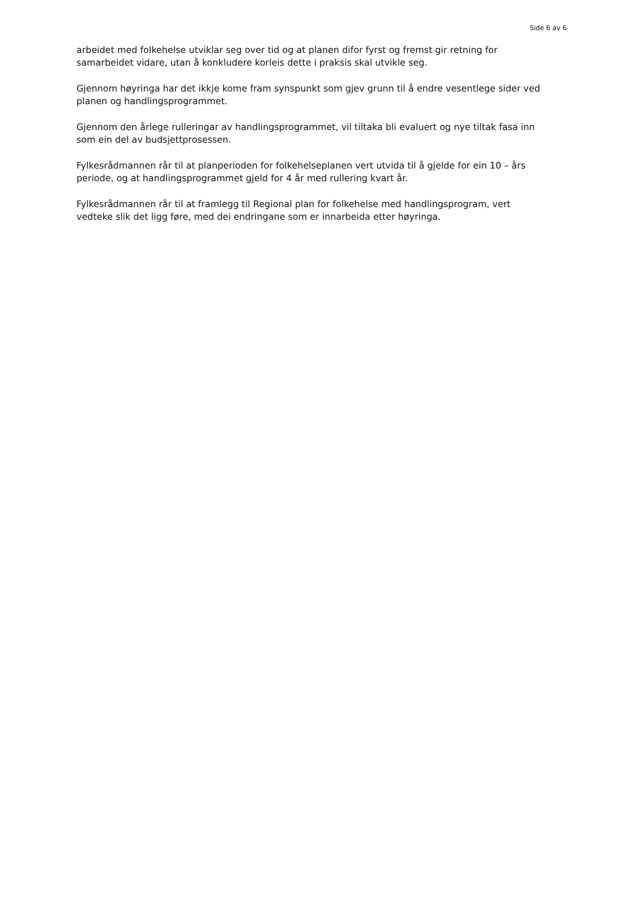Side 6 av 6
arbeidet med folkehelse utviklar seg over tid og at planen difor fyrst og fremst gir retning for samarbeidet vidare, utan å konkludere korleis dette i praksis skal utvikle seg.
Gjennom høyringa har det ikkje kome fram synspunkt som gjev grunn til å endre vesentlege sider ved planen og handlingsprogrammet.
Gjennom den årlege rulleringar av handlingsprogrammet, vil tiltaka bli evaluert og nye tiltak fasa inn som ein del av budsjettprosessen.
Fylkesrådmannen rår til at planperioden for folkehelseplanen vert utvida til å gjelde for ein 10 – års periode, og at handlingsprogrammet gjeld for 4 år med rullering kvart år.
Fylkesrådmannen rår til at framlegg til Regional plan for folkehelse med handlingsprogram, vert vedteke slik det ligg føre, med dei endringane som er innarbeida etter høyringa.